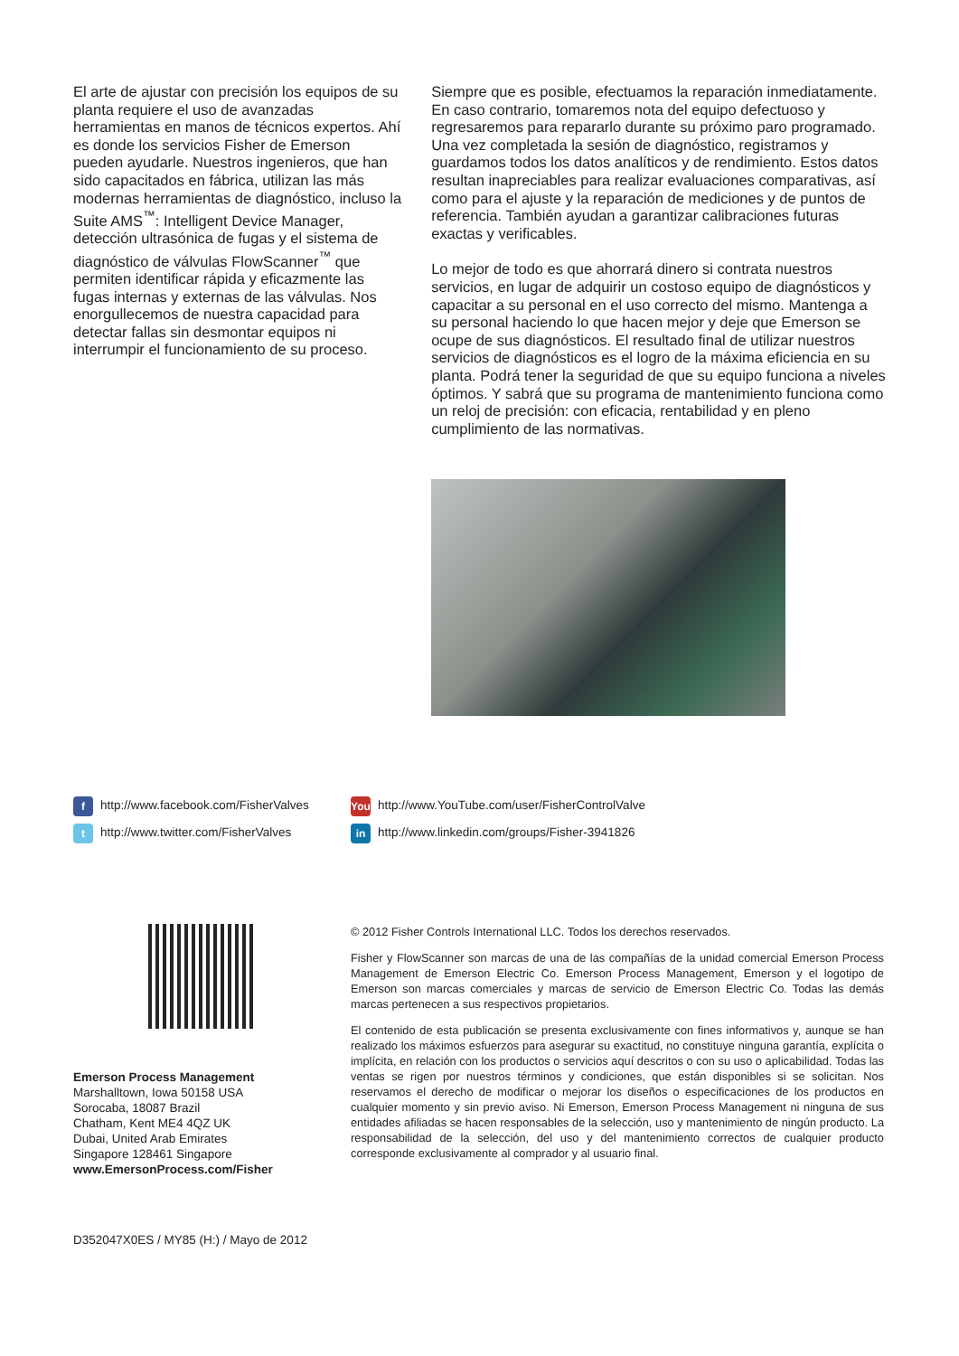El arte de ajustar con precisión los equipos de su planta requiere el uso de avanzadas herramientas en manos de técnicos expertos. Ahí es donde los servicios Fisher de Emerson pueden ayudarle. Nuestros ingenieros, que han sido capacitados en fábrica, utilizan las más modernas herramientas de diagnóstico, incluso la Suite AMS<sup>™</sup>: Intelligent Device Manager, detección ultrasónica de fugas y el sistema de diagnóstico de válvulas FlowScanner<sup>™</sup> que permiten identificar rápida y eficazmente las fugas internas y externas de las válvulas. Nos enorgullecemos de nuestra capacidad para detectar fallas sin desmontar equipos ni interrumpir el funcionamiento de su proceso.
Siempre que es posible, efectuamos la reparación inmediatamente. En caso contrario, tomaremos nota del equipo defectuoso y regresaremos para repararlo durante su próximo paro programado. Una vez completada la sesión de diagnóstico, registramos y guardamos todos los datos analíticos y de rendimiento. Estos datos resultan inapreciables para realizar evaluaciones comparativas, así como para el ajuste y la reparación de mediciones y de puntos de referencia. También ayudan a garantizar calibraciones futuras exactas y verificables.
Lo mejor de todo es que ahorrará dinero si contrata nuestros servicios, en lugar de adquirir un costoso equipo de diagnósticos y capacitar a su personal en el uso correcto del mismo. Mantenga a su personal haciendo lo que hacen mejor y deje que Emerson se ocupe de sus diagnósticos. El resultado final de utilizar nuestros servicios de diagnósticos es el logro de la máxima eficiencia en su planta. Podrá tener la seguridad de que su equipo funciona a niveles óptimos. Y sabrá que su programa de mantenimiento funciona como un reloj de precisión: con eficacia, rentabilidad y en pleno cumplimiento de las normativas.
fhttp://www.facebook.com/FisherValves
thttp://www.twitter.com/FisherValves
You http://www.YouTube.com/user/FisherControlValve
in http://www.linkedin.com/groups/Fisher-3941826
Emerson Process Management
Marshalltown, Iowa 50158 USA
Sorocaba, 18087 Brazil
Chatham, Kent ME4 4QZ UK
Dubai, United Arab Emirates
Singapore 128461 Singapore
www.EmersonProcess.com/Fisher
© 2012 Fisher Controls International LLC. Todos los derechos reservados.
Fisher y FlowScanner son marcas de una de las compañías de la unidad comercial Emerson Process Management de Emerson Electric Co. Emerson Process Management, Emerson y el logotipo de Emerson son marcas comerciales y marcas de servicio de Emerson Electric Co. Todas las demás marcas pertenecen a sus respectivos propietarios.
El contenido de esta publicación se presenta exclusivamente con fines informativos y, aunque se han realizado los máximos esfuerzos para asegurar su exactitud, no constituye ninguna garantía, explícita o implícita, en relación con los productos o servicios aquí descritos o con su uso o aplicabilidad. Todas las ventas se rigen por nuestros términos y condiciones, que están disponibles si se solicitan. Nos reservamos el derecho de modificar o mejorar los diseños o especificaciones de los productos en cualquier momento y sin previo aviso. Ni Emerson, Emerson Process Management ni ninguna de sus entidades afiliadas se hacen responsables de la selección, uso y mantenimiento de ningún producto. La responsabilidad de la selección, del uso y del mantenimiento correctos de cualquier producto corresponde exclusivamente al comprador y al usuario final.
D352047X0ES / MY85 (H:) / Mayo de 2012